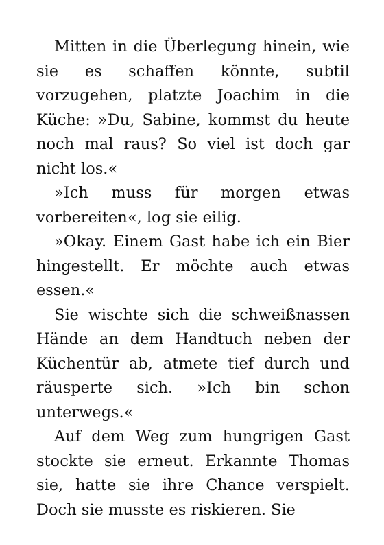Mitten in die Überlegung hinein, wie sie es schaffen könnte, subtil vorzugehen, platzte Joachim in die Küche: »Du, Sabine, kommst du heute noch mal raus? So viel ist doch gar nicht los.«
»Ich muss für morgen etwas vorbereiten«, log sie eilig.
»Okay. Einem Gast habe ich ein Bier hingestellt. Er möchte auch etwas essen.«
Sie wischte sich die schweißnassen Hände an dem Handtuch neben der Küchentür ab, atmete tief durch und räusperte sich. »Ich bin schon unterwegs.«
Auf dem Weg zum hungrigen Gast stockte sie erneut. Erkannte Thomas sie, hatte sie ihre Chance verspielt. Doch sie musste es riskieren. Sie